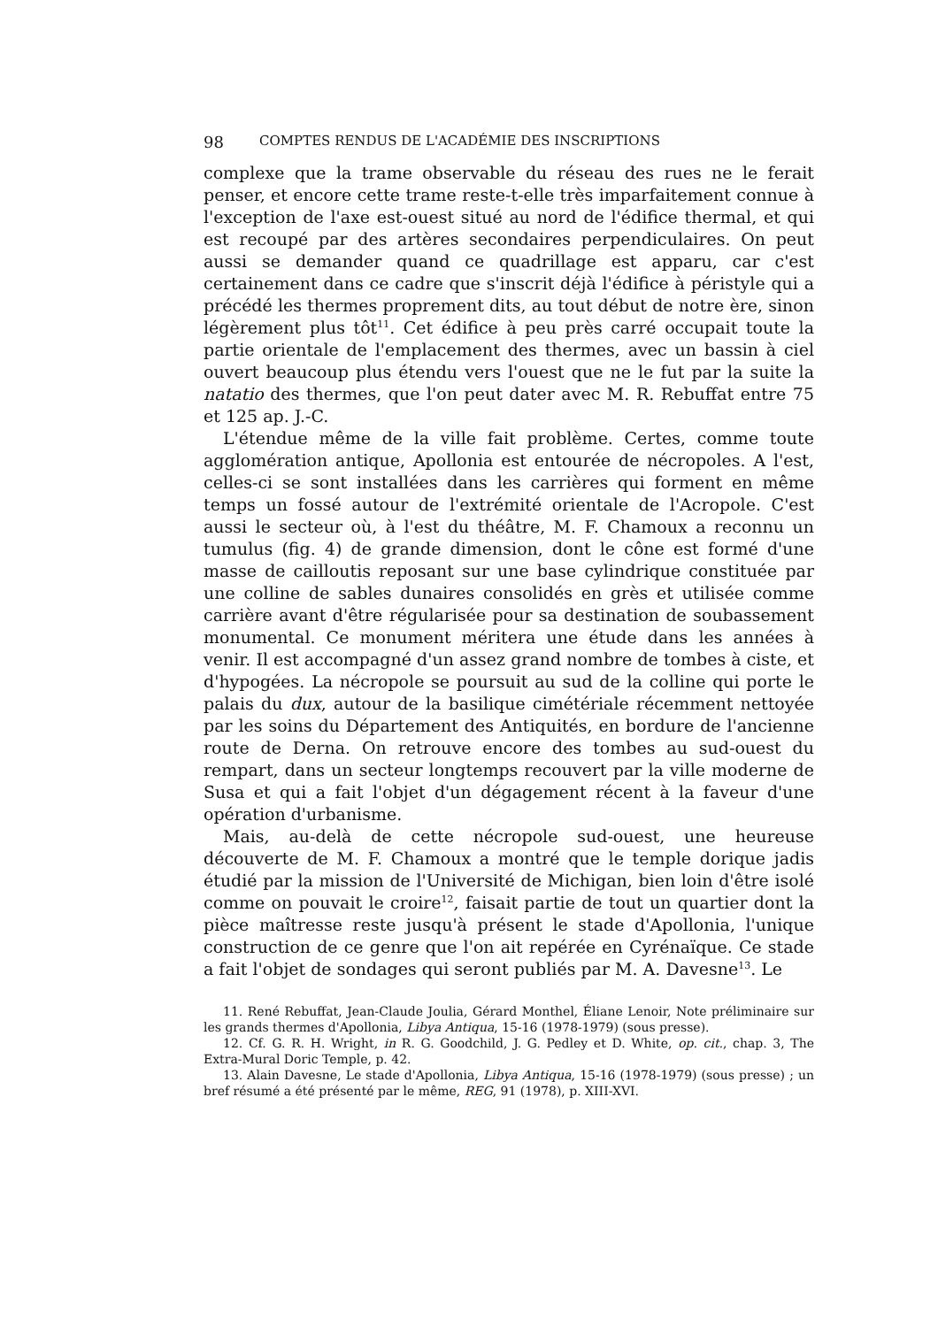98 COMPTES RENDUS DE L'ACADÉMIE DES INSCRIPTIONS
complexe que la trame observable du réseau des rues ne le ferait penser, et encore cette trame reste-t-elle très imparfaitement connue à l'exception de l'axe est-ouest situé au nord de l'édifice thermal, et qui est recoupé par des artères secondaires perpendiculaires. On peut aussi se demander quand ce quadrillage est apparu, car c'est certainement dans ce cadre que s'inscrit déjà l'édifice à péristyle qui a précédé les thermes proprement dits, au tout début de notre ère, sinon légèrement plus tôt<sup>11</sup>. Cet édifice à peu près carré occupait toute la partie orientale de l'emplacement des thermes, avec un bassin à ciel ouvert beaucoup plus étendu vers l'ouest que ne le fut par la suite la natatio des thermes, que l'on peut dater avec M. R. Rebuffat entre 75 et 125 ap. J.-C.
L'étendue même de la ville fait problème. Certes, comme toute agglomération antique, Apollonia est entourée de nécropoles. A l'est, celles-ci se sont installées dans les carrières qui forment en même temps un fossé autour de l'extrémité orientale de l'Acropole. C'est aussi le secteur où, à l'est du théâtre, M. F. Chamoux a reconnu un tumulus (fig. 4) de grande dimension, dont le cône est formé d'une masse de cailloutis reposant sur une base cylindrique constituée par une colline de sables dunaires consolidés en grès et utilisée comme carrière avant d'être régularisée pour sa destination de soubassement monumental. Ce monument méritera une étude dans les années à venir. Il est accompagné d'un assez grand nombre de tombes à ciste, et d'hypogées. La nécropole se poursuit au sud de la colline qui porte le palais du dux, autour de la basilique cimétériale récemment nettoyée par les soins du Département des Antiquités, en bordure de l'ancienne route de Derna. On retrouve encore des tombes au sud-ouest du rempart, dans un secteur longtemps recouvert par la ville moderne de Susa et qui a fait l'objet d'un dégagement récent à la faveur d'une opération d'urbanisme.
Mais, au-delà de cette nécropole sud-ouest, une heureuse découverte de M. F. Chamoux a montré que le temple dorique jadis étudié par la mission de l'Université de Michigan, bien loin d'être isolé comme on pouvait le croire<sup>12</sup>, faisait partie de tout un quartier dont la pièce maîtresse reste jusqu'à présent le stade d'Apollonia, l'unique construction de ce genre que l'on ait repérée en Cyrénaïque. Ce stade a fait l'objet de sondages qui seront publiés par M. A. Davesne<sup>13</sup>. Le
11. René Rebuffat, Jean-Claude Joulia, Gérard Monthel, Éliane Lenoir, Note préliminaire sur les grands thermes d'Apollonia, Libya Antiqua, 15-16 (1978-1979) (sous presse).
12. Cf. G. R. H. Wright, in R. G. Goodchild, J. G. Pedley et D. White, op. cit., chap. 3, The Extra-Mural Doric Temple, p. 42.
13. Alain Davesne, Le stade d'Apollonia, Libya Antiqua, 15-16 (1978-1979) (sous presse) ; un bref résumé a été présenté par le même, REG, 91 (1978), p. XIII-XVI.